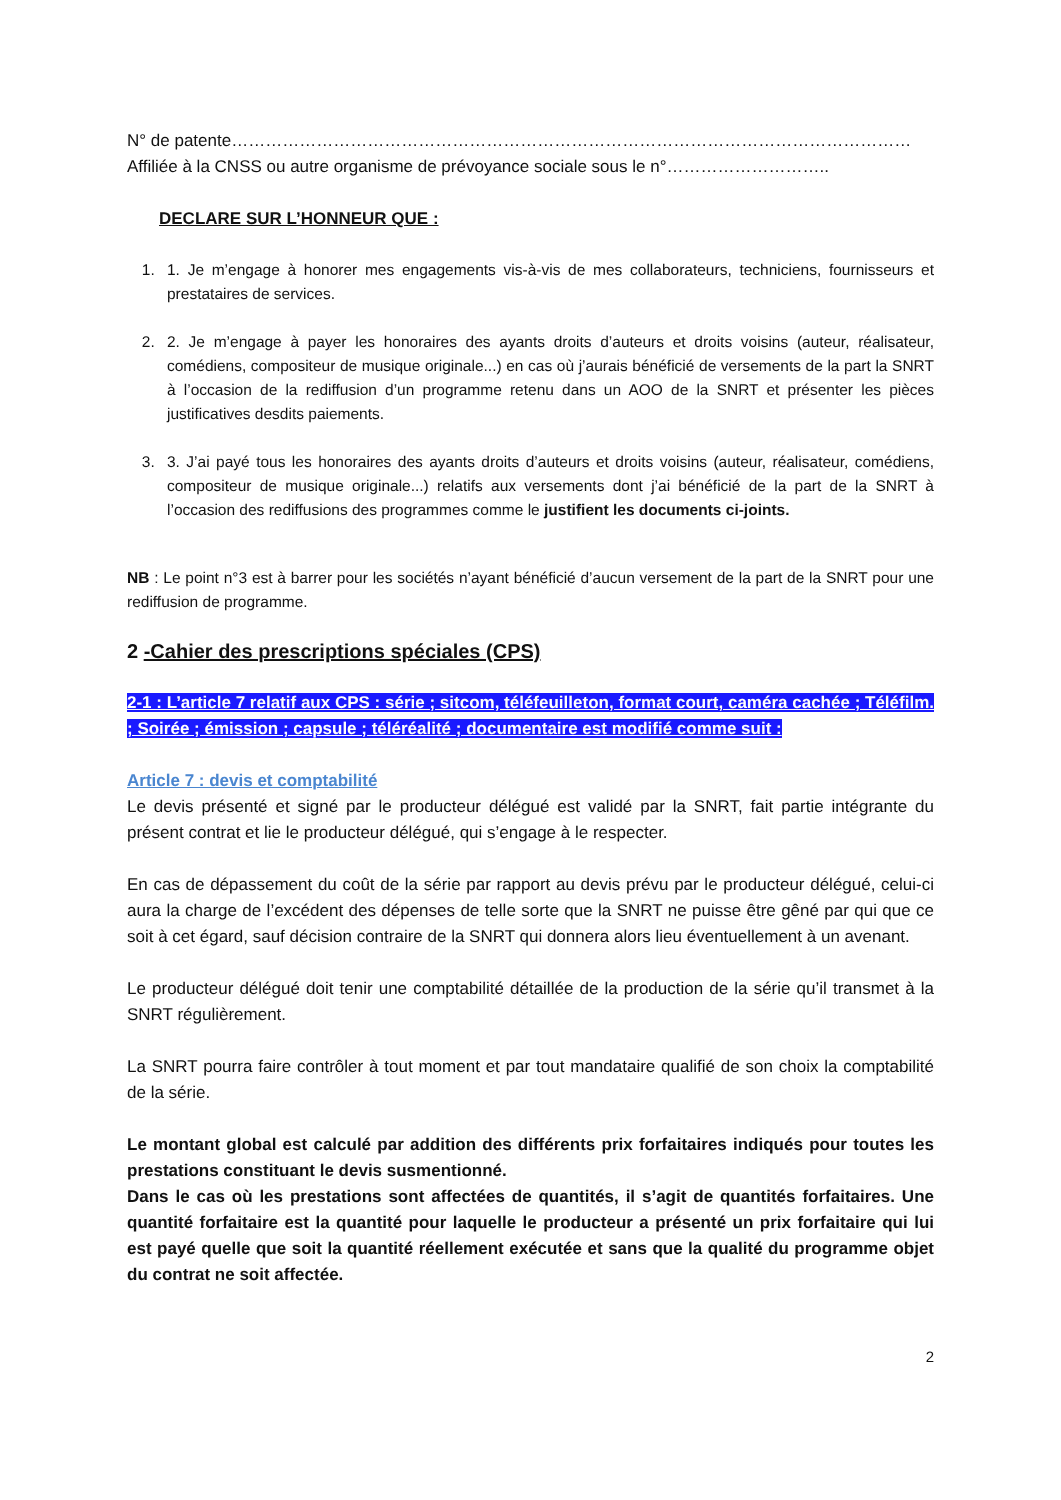N° de patente…………………………………………………………………………………………………………
Affiliée à la CNSS ou autre organisme de prévoyance sociale sous le n°………………………..
DECLARE SUR L’HONNEUR QUE :
1. 1. Je m’engage à honorer mes engagements vis-à-vis de mes collaborateurs, techniciens, fournisseurs et prestataires de services.
2. 2. Je m’engage à payer les honoraires des ayants droits d’auteurs et droits voisins (auteur, réalisateur, comédiens, compositeur de musique originale...) en cas où j’aurais bénéficié de versements de la part la SNRT à l’occasion de la rediffusion d’un programme retenu dans un AOO de la SNRT et présenter les pièces justificatives desdits paiements.
3. 3. J’ai payé tous les honoraires des ayants droits d’auteurs et droits voisins (auteur, réalisateur, comédiens, compositeur de musique originale...) relatifs aux versements dont j’ai bénéficié de la part de la SNRT à l’occasion des rediffusions des programmes comme le justifient les documents ci-joints.
NB : Le point n°3 est à barrer pour les sociétés n’ayant bénéficié d’aucun versement de la part de la SNRT pour une rediffusion de programme.
2 -Cahier des prescriptions spéciales (CPS)
2-1 : L’article 7 relatif aux CPS : série ; sitcom, téléfeuilleton, format court, caméra cachée ; Téléfilm. ; Soirée ; émission ; capsule ; téléréalité ; documentaire est modifié comme suit :
Article 7 : devis et comptabilité
Le devis présenté et signé par le producteur délégué est validé par la SNRT, fait partie intégrante du présent contrat et lie le producteur délégué, qui s’engage à le respecter.
En cas de dépassement du coût de la série par rapport au devis prévu par le producteur délégué, celui-ci aura la charge de l’excédent des dépenses de telle sorte que la SNRT ne puisse être gêné par qui que ce soit à cet égard, sauf décision contraire de la SNRT qui donnera alors lieu éventuellement à un avenant.
Le producteur délégué doit tenir une comptabilité détaillée de la production de la série qu’il transmet à la SNRT régulièrement.
La SNRT pourra faire contrôler à tout moment et par tout mandataire qualifié de son choix la comptabilité de la série.
Le montant global est calculé par addition des différents prix forfaitaires indiqués pour toutes les prestations constituant le devis susmentionné.
Dans le cas où les prestations sont affectées de quantités, il s’agit de quantités forfaitaires. Une quantité forfaitaire est la quantité pour laquelle le producteur a présenté un prix forfaitaire qui lui est payé quelle que soit la quantité réellement exécutée et sans que la qualité du programme objet du contrat ne soit affectée.
2